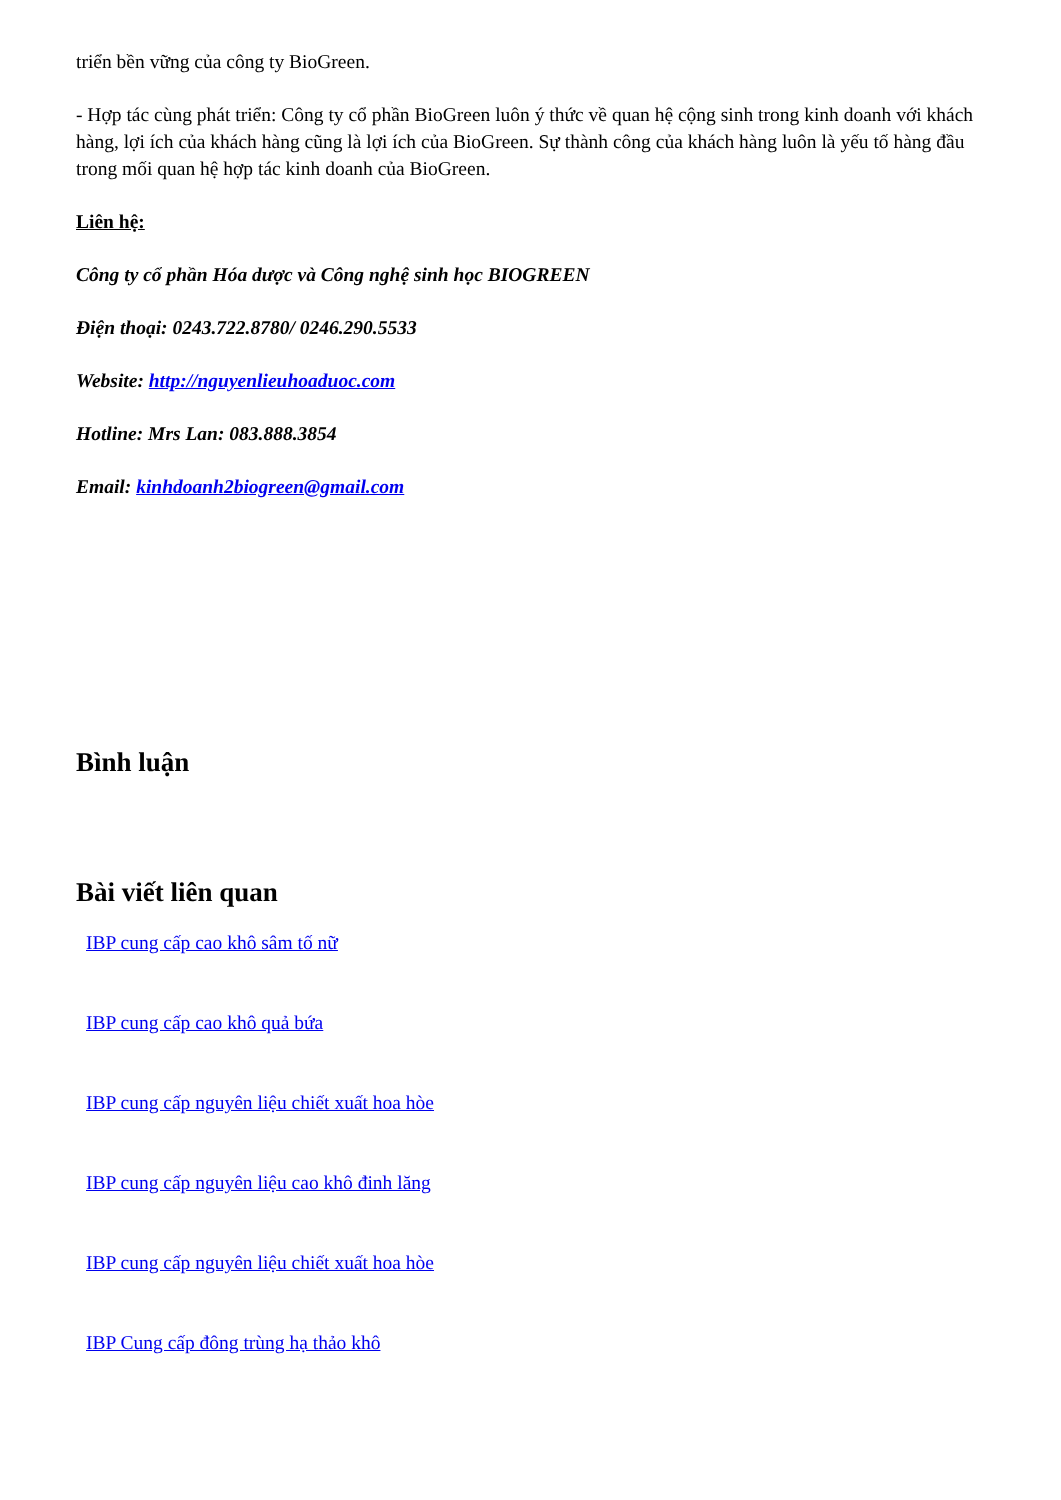triển bền vững của công ty BioGreen.
- Hợp tác cùng phát triển: Công ty cổ phần BioGreen luôn ý thức về quan hệ cộng sinh trong kinh doanh với khách hàng, lợi ích của khách hàng cũng là lợi ích của BioGreen. Sự thành công của khách hàng luôn là yếu tố hàng đầu trong mối quan hệ hợp tác kinh doanh của BioGreen.
Liên hệ:
Công ty cổ phần Hóa dược và Công nghệ sinh học BIOGREEN
Điện thoại: 0243.722.8780/ 0246.290.5533
Website: http://nguyenlieuhoaduoc.com
Hotline: Mrs Lan: 083.888.3854
Email: kinhdoanh2biogreen@gmail.com
Bình luận
Bài viết liên quan
IBP cung cấp cao khô sâm tố nữ
IBP cung cấp cao khô quả bứa
IBP cung cấp nguyên liệu chiết xuất hoa hòe
IBP cung cấp nguyên liệu cao khô đinh lăng
IBP cung cấp nguyên liệu chiết xuất hoa hòe
IBP Cung cấp đông trùng hạ thảo khô